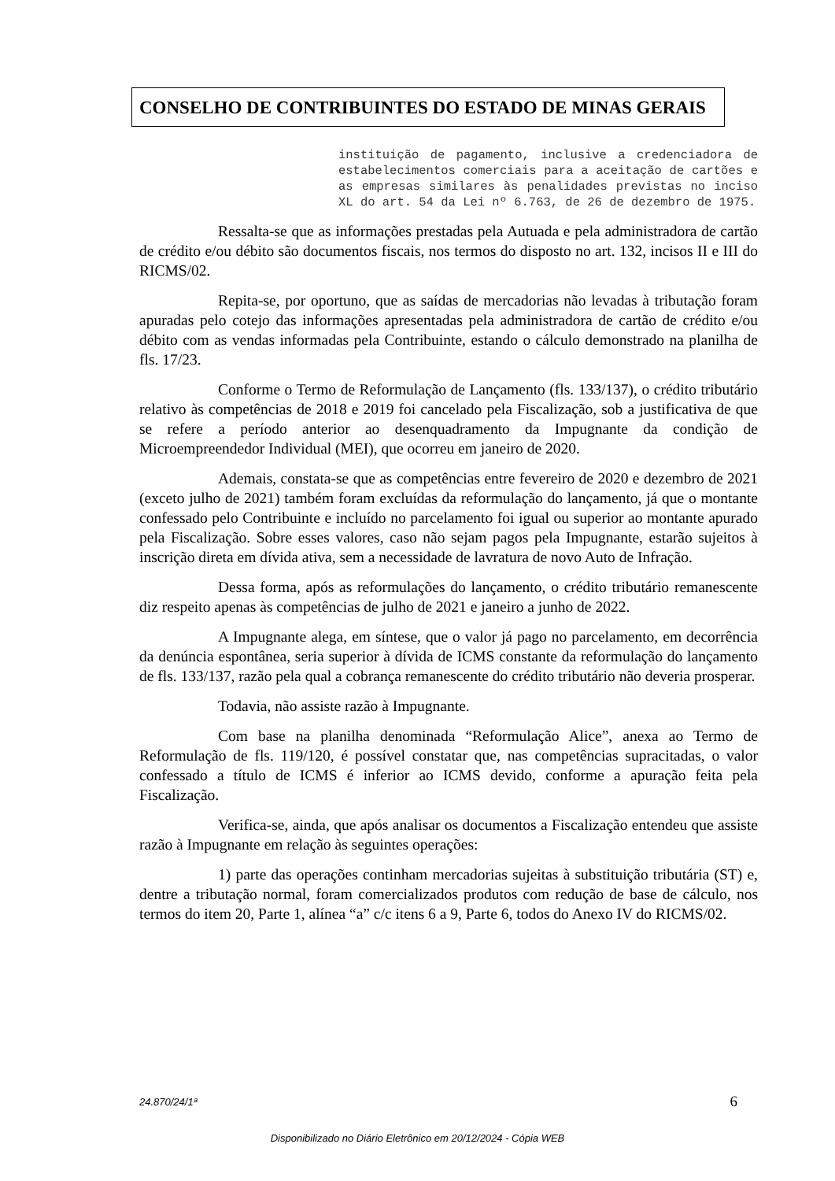CONSELHO DE CONTRIBUINTES DO ESTADO DE MINAS GERAIS
instituição de pagamento, inclusive a credenciadora de estabelecimentos comerciais para a aceitação de cartões e as empresas similares às penalidades previstas no inciso XL do art. 54 da Lei nº 6.763, de 26 de dezembro de 1975.
Ressalta-se que as informações prestadas pela Autuada e pela administradora de cartão de crédito e/ou débito são documentos fiscais, nos termos do disposto no art. 132, incisos II e III do RICMS/02.
Repita-se, por oportuno, que as saídas de mercadorias não levadas à tributação foram apuradas pelo cotejo das informações apresentadas pela administradora de cartão de crédito e/ou débito com as vendas informadas pela Contribuinte, estando o cálculo demonstrado na planilha de fls. 17/23.
Conforme o Termo de Reformulação de Lançamento (fls. 133/137), o crédito tributário relativo às competências de 2018 e 2019 foi cancelado pela Fiscalização, sob a justificativa de que se refere a período anterior ao desenquadramento da Impugnante da condição de Microempreendedor Individual (MEI), que ocorreu em janeiro de 2020.
Ademais, constata-se que as competências entre fevereiro de 2020 e dezembro de 2021 (exceto julho de 2021) também foram excluídas da reformulação do lançamento, já que o montante confessado pelo Contribuinte e incluído no parcelamento foi igual ou superior ao montante apurado pela Fiscalização. Sobre esses valores, caso não sejam pagos pela Impugnante, estarão sujeitos à inscrição direta em dívida ativa, sem a necessidade de lavratura de novo Auto de Infração.
Dessa forma, após as reformulações do lançamento, o crédito tributário remanescente diz respeito apenas às competências de julho de 2021 e janeiro a junho de 2022.
A Impugnante alega, em síntese, que o valor já pago no parcelamento, em decorrência da denúncia espontânea, seria superior à dívida de ICMS constante da reformulação do lançamento de fls. 133/137, razão pela qual a cobrança remanescente do crédito tributário não deveria prosperar.
Todavia, não assiste razão à Impugnante.
Com base na planilha denominada “Reformulação Alice”, anexa ao Termo de Reformulação de fls. 119/120, é possível constatar que, nas competências supracitadas, o valor confessado a título de ICMS é inferior ao ICMS devido, conforme a apuração feita pela Fiscalização.
Verifica-se, ainda, que após analisar os documentos a Fiscalização entendeu que assiste razão à Impugnante em relação às seguintes operações:
1) parte das operações continham mercadorias sujeitas à substituição tributária (ST) e, dentre a tributação normal, foram comercializados produtos com redução de base de cálculo, nos termos do item 20, Parte 1, alínea “a” c/c itens 6 a 9, Parte 6, todos do Anexo IV do RICMS/02.
24.870/24/1ª 6
Disponibilizado no Diário Eletrônico em 20/12/2024 - Cópia WEB